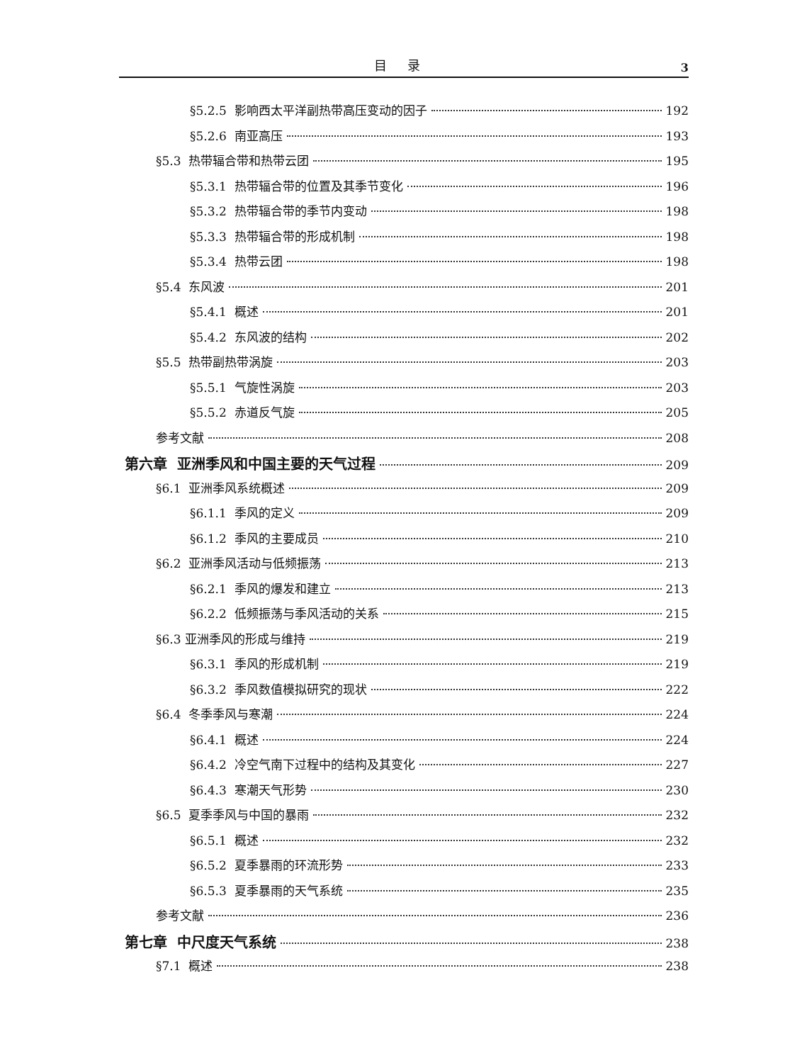目 录 3
§5.2.5 影响西太平洋副热带高压变动的因子 192
§5.2.6 南亚高压 193
§5.3 热带辐合带和热带云团 195
§5.3.1 热带辐合带的位置及其季节变化 196
§5.3.2 热带辐合带的季节内变动 198
§5.3.3 热带辐合带的形成机制 198
§5.3.4 热带云团 198
§5.4 东风波 201
§5.4.1 概述 201
§5.4.2 东风波的结构 202
§5.5 热带副热带涡旋 203
§5.5.1 气旋性涡旋 203
§5.5.2 赤道反气旋 205
参考文献 208
第六章 亚洲季风和中国主要的天气过程 209
§6.1 亚洲季风系统概述 209
§6.1.1 季风的定义 209
§6.1.2 季风的主要成员 210
§6.2 亚洲季风活动与低频振荡 213
§6.2.1 季风的爆发和建立 213
§6.2.2 低频振荡与季风活动的关系 215
§6.3 亚洲季风的形成与维持 219
§6.3.1 季风的形成机制 219
§6.3.2 季风数值模拟研究的现状 222
§6.4 冬季季风与寒潮 224
§6.4.1 概述 224
§6.4.2 冷空气南下过程中的结构及其变化 227
§6.4.3 寒潮天气形势 230
§6.5 夏季季风与中国的暴雨 232
§6.5.1 概述 232
§6.5.2 夏季暴雨的环流形势 233
§6.5.3 夏季暴雨的天气系统 235
参考文献 236
第七章 中尺度天气系统 238
§7.1 概述 238